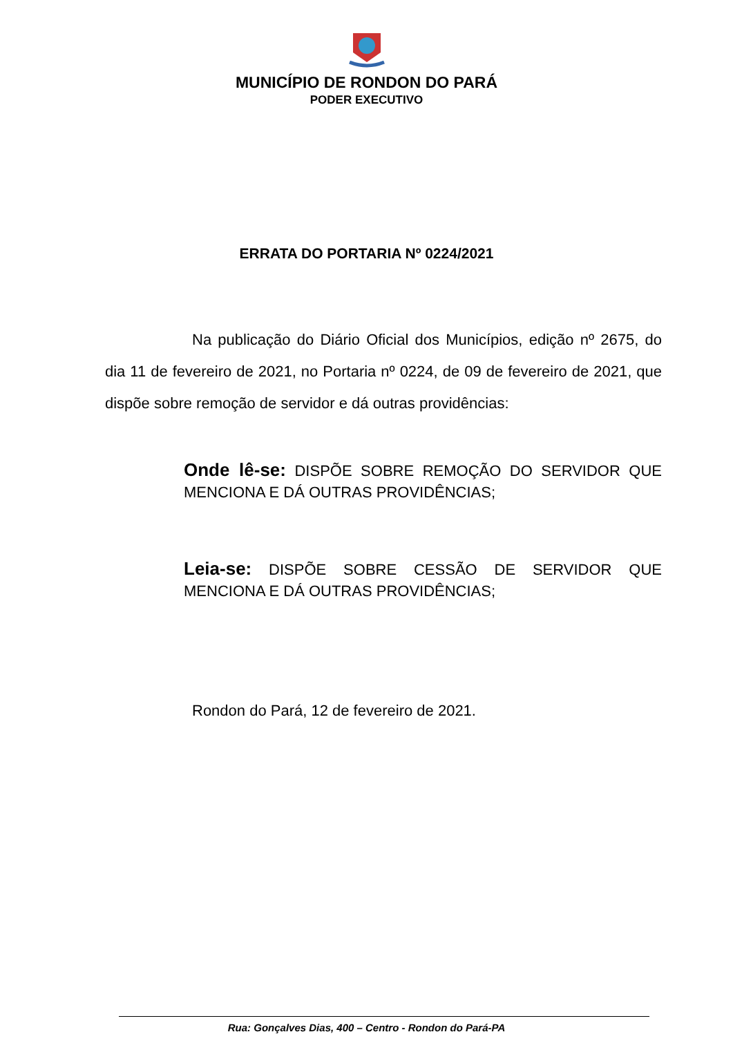MUNICÍPIO DE RONDON DO PARÁ
PODER EXECUTIVO
ERRATA DO PORTARIA Nº 0224/2021
Na publicação do Diário Oficial dos Municípios, edição nº 2675, do dia 11 de fevereiro de 2021, no Portaria nº 0224, de 09 de fevereiro de 2021, que dispõe sobre remoção de servidor e dá outras providências:
Onde lê-se: DISPÕE SOBRE REMOÇÃO DO SERVIDOR QUE MENCIONA E DÁ OUTRAS PROVIDÊNCIAS;
Leia-se: DISPÕE SOBRE CESSÃO DE SERVIDOR QUE MENCIONA E DÁ OUTRAS PROVIDÊNCIAS;
Rondon do Pará, 12 de fevereiro de 2021.
Rua: Gonçalves Dias, 400 – Centro - Rondon do Pará-PA